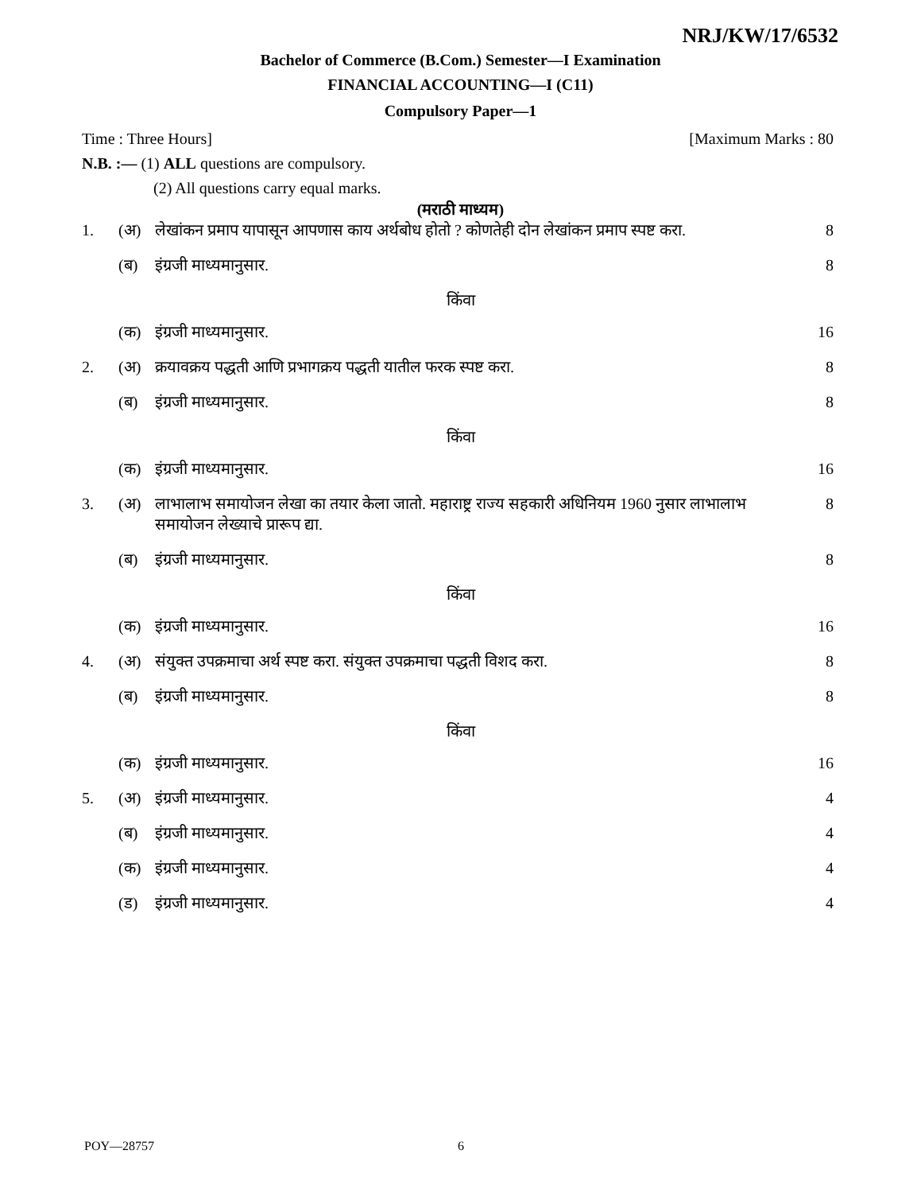NRJ/KW/17/6532
Bachelor of Commerce (B.Com.) Semester—I Examination
FINANCIAL ACCOUNTING—I (C11)
Compulsory Paper—1
Time : Three Hours] [Maximum Marks : 80
N.B. :— (1) ALL questions are compulsory.
(2) All questions carry equal marks.
(मराठी माध्यम)
1. (अ) लेखांकन प्रमाप यापासून आपणास काय अर्थबोध होतो ? कोणतेही दोन लेखांकन प्रमाप स्पष्ट करा. 8
(ब) इंग्रजी माध्यमानुसार. 8
किंवा
(क) इंग्रजी माध्यमानुसार. 16
2. (अ) क्रयावक्रय पद्धती आणि प्रभागक्रय पद्धती यातील फरक स्पष्ट करा. 8
(ब) इंग्रजी माध्यमानुसार. 8
किंवा
(क) इंग्रजी माध्यमानुसार. 16
3. (अ) लाभालाभ समायोजन लेखा का तयार केला जातो. महाराष्ट्र राज्य सहकारी अधिनियम 1960 नुसार लाभालाभ समायोजन लेख्याचे प्रारूप द्या. 8
(ब) इंग्रजी माध्यमानुसार. 8
किंवा
(क) इंग्रजी माध्यमानुसार. 16
4. (अ) संयुक्त उपक्रमाचा अर्थ स्पष्ट करा. संयुक्त उपक्रमाचा पद्धती विशद करा. 8
(ब) इंग्रजी माध्यमानुसार. 8
किंवा
(क) इंग्रजी माध्यमानुसार. 16
5. (अ) इंग्रजी माध्यमानुसार. 4
(ब) इंग्रजी माध्यमानुसार. 4
(क) इंग्रजी माध्यमानुसार. 4
(ड) इंग्रजी माध्यमानुसार. 4
POY—28757 6